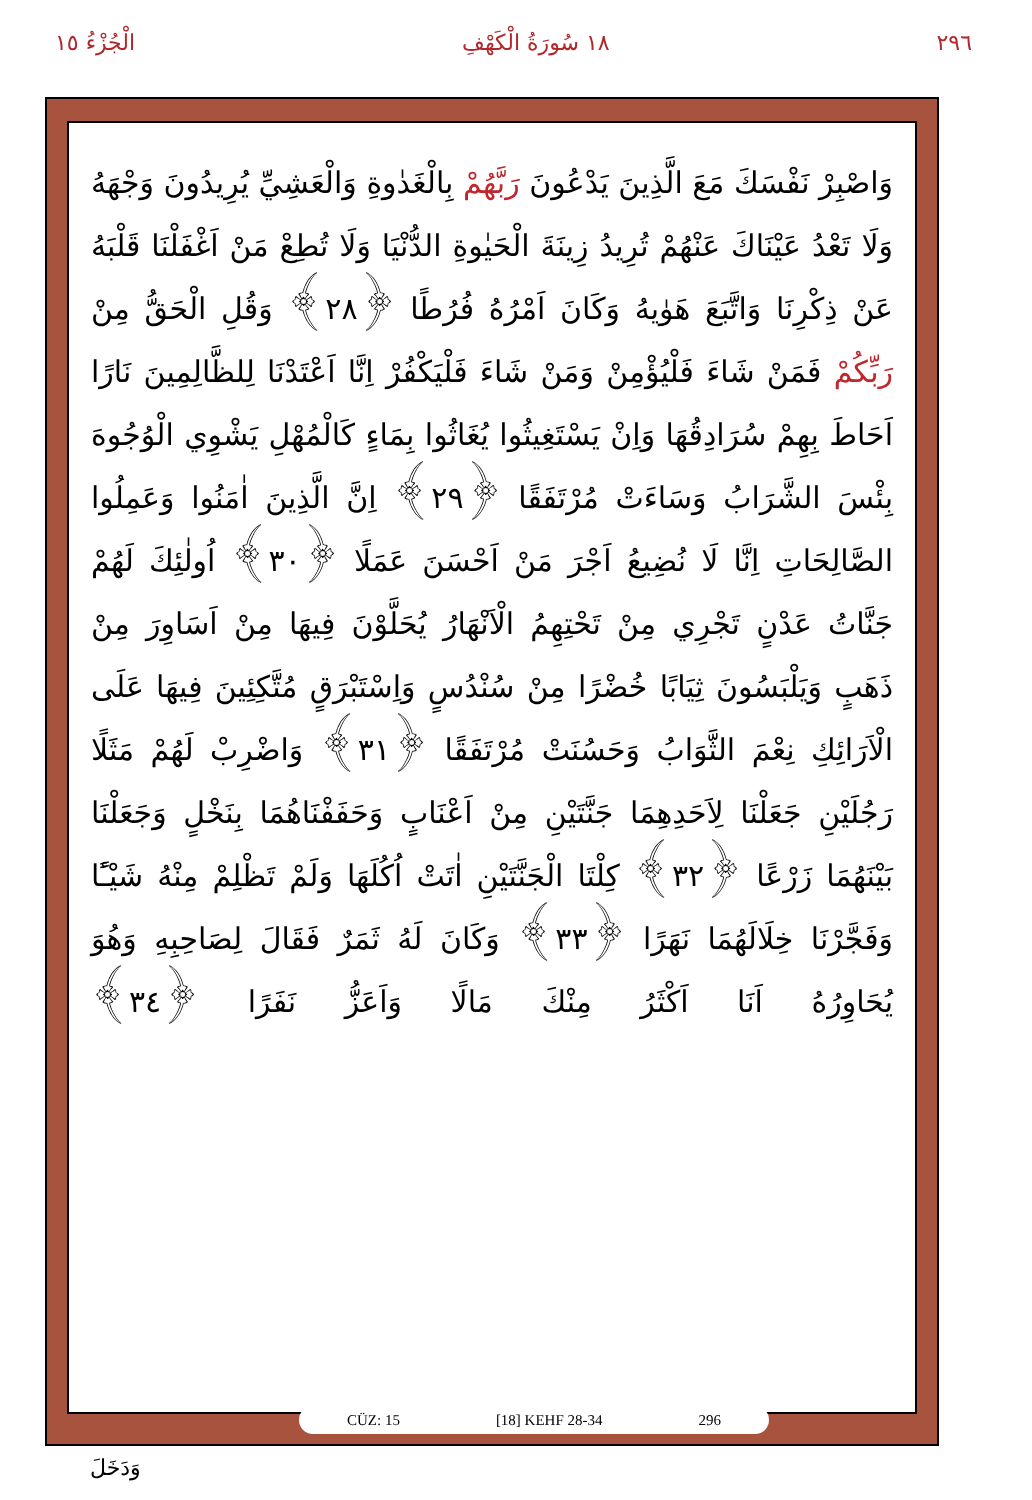٢٩٦ ١٨ سُورَةُ الْكَهْفِ الْجُزْءُ ١٥
وَاصْبِرْ نَفْسَكَ مَعَ الَّذِينَ يَدْعُونَ رَبَّهُمْ بِالْغَدٰوةِ وَالْعَشِيِّ يُرِيدُونَ وَجْهَهُ وَلَا تَعْدُ عَيْنَاكَ عَنْهُمْ تُرِيدُ زِينَةَ الْحَيٰوةِ الدُّنْيَا وَلَا تُطِعْ مَنْ اَغْفَلْنَا قَلْبَهُ عَنْ ذِكْرِنَا وَاتَّبَعَ هَوٰيهُ وَكَانَ اَمْرُهُ فُرُطًا ﴿٢٨﴾ وَقُلِ الْحَقُّ مِنْ رَبِّكُمْ فَمَنْ شَاءَ فَلْيُؤْمِنْ وَمَنْ شَاءَ فَلْيَكْفُرْ اِنَّا اَعْتَدْنَا لِلظَّالِمِينَ نَارًا اَحَاطَ بِهِمْ سُرَادِقُهَا وَاِنْ يَسْتَغِيثُوا يُغَاثُوا بِمَاءٍ كَالْمُهْلِ يَشْوِي الْوُجُوهَ بِئْسَ الشَّرَابُ وَسَاءَتْ مُرْتَفَقًا ﴿٢٩﴾ اِنَّ الَّذِينَ اٰمَنُوا وَعَمِلُوا الصَّالِحَاتِ اِنَّا لَا نُضِيعُ اَجْرَ مَنْ اَحْسَنَ عَمَلًا ﴿٣٠﴾ اُولٰئِكَ لَهُمْ جَنَّاتُ عَدْنٍ تَجْرِي مِنْ تَحْتِهِمُ الْاَنْهَارُ يُحَلَّوْنَ فِيهَا مِنْ اَسَاوِرَ مِنْ ذَهَبٍ وَيَلْبَسُونَ ثِيَابًا خُضْرًا مِنْ سُنْدُسٍ وَاِسْتَبْرَقٍ مُتَّكِئِينَ فِيهَا عَلَى الْاَرَائِكِ نِعْمَ الثَّوَابُ وَحَسُنَتْ مُرْتَفَقًا ﴿٣١﴾ وَاضْرِبْ لَهُمْ مَثَلًا رَجُلَيْنِ جَعَلْنَا لِاَحَدِهِمَا جَنَّتَيْنِ مِنْ اَعْنَابٍ وَحَفَفْنَاهُمَا بِنَخْلٍ وَجَعَلْنَا بَيْنَهُمَا زَرْعًا ﴿٣٢﴾ كِلْتَا الْجَنَّتَيْنِ اٰتَتْ اُكُلَهَا وَلَمْ تَظْلِمْ مِنْهُ شَيْـًٔا وَفَجَّرْنَا خِلَالَهُمَا نَهَرًا ﴿٣٣﴾ وَكَانَ لَهُ ثَمَرٌ فَقَالَ لِصَاحِبِهِ وَهُوَ يُحَاوِرُهُ اَنَا اَكْثَرُ مِنْكَ مَالًا وَاَعَزُّ نَفَرًا ﴿٣٤﴾
CÜZ: 15 [18] KEHF 28-34 296
وَدَخَلَ